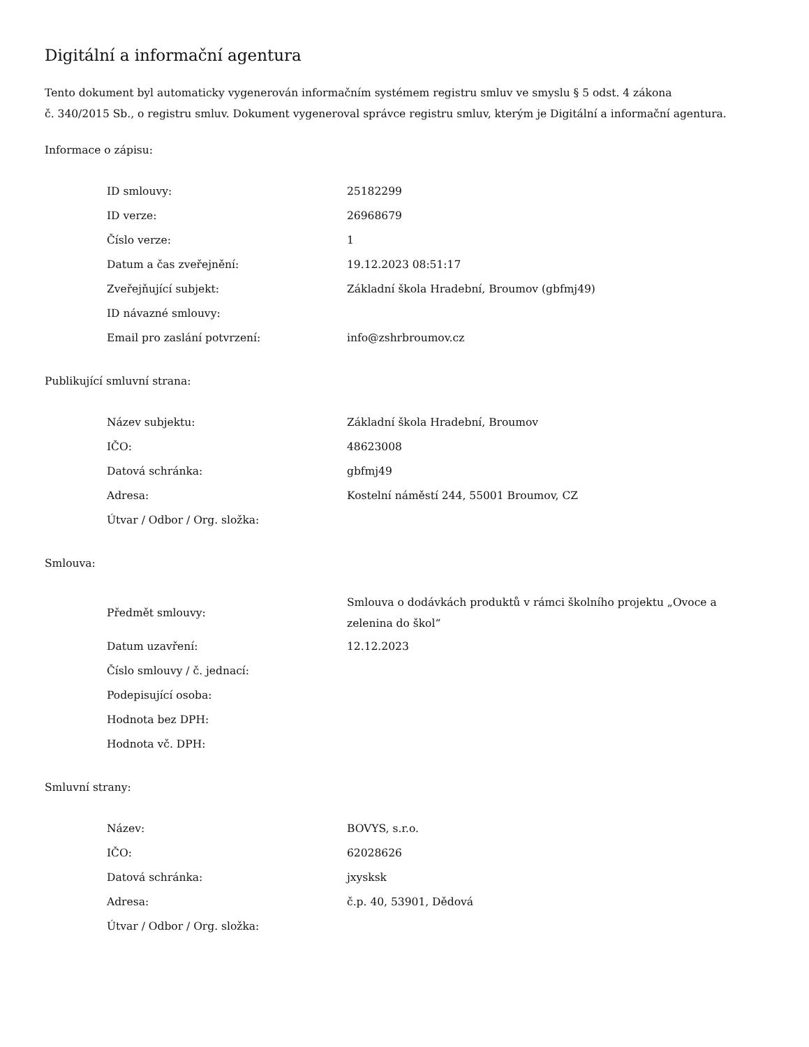Digitální a informační agentura
Tento dokument byl automaticky vygenerován informačním systémem registru smluv ve smyslu § 5 odst. 4 zákona
č. 340/2015 Sb., o registru smluv. Dokument vygeneroval správce registru smluv, kterým je Digitální a informační agentura.
Informace o zápisu:
| ID smlouvy: | 25182299 |
| ID verze: | 26968679 |
| Číslo verze: | 1 |
| Datum a čas zveřejnění: | 19.12.2023 08:51:17 |
| Zveřejňující subjekt: | Základní škola Hradební, Broumov (gbfmj49) |
| ID návazné smlouvy: | |
| Email pro zaslání potvrzení: | info@zshrbroumov.cz |
Publikující smluvní strana:
| Název subjektu: | Základní škola Hradební, Broumov |
| IČO: | 48623008 |
| Datová schránka: | gbfmj49 |
| Adresa: | Kostelní náměstí 244, 55001 Broumov, CZ |
| Útvar / Odbor / Org. složka: | |
Smlouva:
| Předmět smlouvy: | Smlouva o dodávkách produktů v rámci školního projektu „Ovoce a zelenina do škol“ |
| Datum uzavření: | 12.12.2023 |
| Číslo smlouvy / č. jednací: | |
| Podepisující osoba: | |
| Hodnota bez DPH: | |
| Hodnota vč. DPH: | |
Smluvní strany:
| Název: | BOVYS, s.r.o. |
| IČO: | 62028626 |
| Datová schránka: | jxysksk |
| Adresa: | č.p. 40, 53901, Dědová |
| Útvar / Odbor / Org. složka: | |